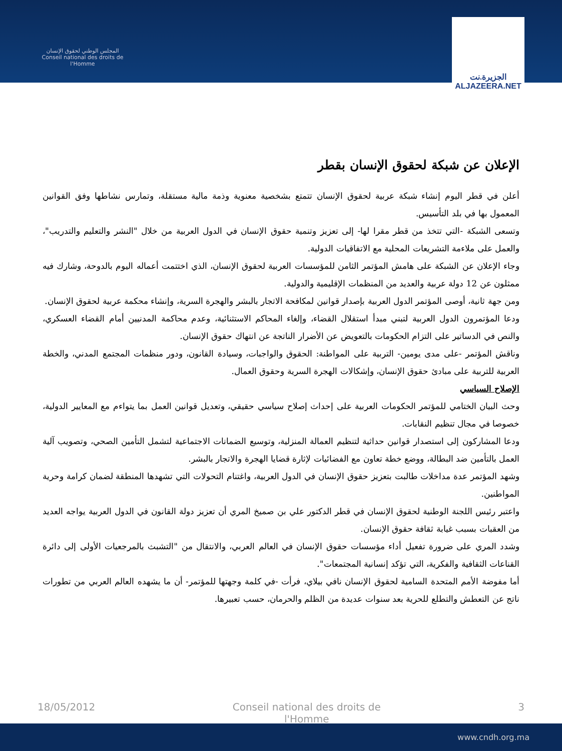المجلس الوطني لحقوق الإنسان
Conseil national des droits de l'Homme
الجزيرة.نت
ALJAZEERA.NET
الإعلان عن شبكة لحقوق الإنسان بقطر
أعلن في قطر اليوم إنشاء شبكة عربية لحقوق الإنسان تتمتع بشخصية معنوية وذمة مالية مستقلة، وتمارس نشاطها وفق القوانين المعمول بها في بلد التأسيس.
وتسعى الشبكة -التي تتخذ من قطر مقرا لها- إلى تعزيز وتنمية حقوق الإنسان في الدول العربية من خلال "النشر والتعليم والتدريب"، والعمل على ملاءمة التشريعات المحلية مع الاتفاقيات الدولية.
وجاء الإعلان عن الشبكة على هامش المؤتمر الثامن للمؤسسات العربية لحقوق الإنسان، الذي اختتمت أعماله اليوم بالدوحة، وشارك فيه ممثلون عن 12 دولة عربية والعديد من المنظمات الإقليمية والدولية.
ومن جهة ثانية، أوصى المؤتمر الدول العربية بإصدار قوانين لمكافحة الاتجار بالبشر والهجرة السرية، وإنشاء محكمة عربية لحقوق الإنسان.
ودعا المؤتمرون الدول العربية لتبني مبدأ استقلال القضاء، وإلغاء المحاكم الاستثنائية، وعدم محاكمة المدنيين أمام القضاء العسكري، والنص في الدساتير على التزام الحكومات بالتعويض عن الأضرار الناتجة عن انتهاك حقوق الإنسان.
وناقش المؤتمر -على مدى يومين- التربية على المواطنة: الحقوق والواجبات، وسيادة القانون، ودور منظمات المجتمع المدني، والخطة العربية للتربية على مبادئ حقوق الإنسان، وإشكالات الهجرة السرية وحقوق العمال.
الإصلاح السياسي
وحث البيان الختامي للمؤتمر الحكومات العربية على إحداث إصلاح سياسي حقيقي، وتعديل قوانين العمل بما يتواءم مع المعايير الدولية، خصوصا في مجال تنظيم النقابات.
ودعا المشاركون إلى استصدار قوانين حداثية لتنظيم العمالة المنزلية، وتوسيع الضمانات الاجتماعية لتشمل التأمين الصحي، وتصويب آلية العمل بالتأمين ضد البطالة، ووضع خطة تعاون مع الفضائيات لإثارة قضايا الهجرة والاتجار بالبشر.
وشهد المؤتمر عدة مداخلات طالبت بتعزيز حقوق الإنسان في الدول العربية، واغتنام التحولات التي تشهدها المنطقة لضمان كرامة وحرية المواطنين.
واعتبر رئيس اللجنة الوطنية لحقوق الإنسان في قطر الدكتور علي بن صميخ المري أن تعزيز دولة القانون في الدول العربية يواجه العديد من العقبات بسبب غيابة ثقافة حقوق الإنسان.
وشدد المري على ضرورة تفعيل أداء مؤسسات حقوق الإنسان في العالم العربي، والانتقال من "التشبث بالمرجعيات الأولى إلى دائرة القناعات الثقافية والفكرية، التي تؤكد إنسانية المجتمعات".
أما مفوضة الأمم المتحدة السامية لحقوق الإنسان نافي بيلاي، فرأت -في كلمة وجهتها للمؤتمر- أن ما يشهده العالم العربي من تطورات ناتج عن التعطش والتطلع للحرية بعد سنوات عديدة من الظلم والحرمان، حسب تعبيرها.
18/05/2012 Conseil national des droits de l'Homme 3
www.cndh.org.ma